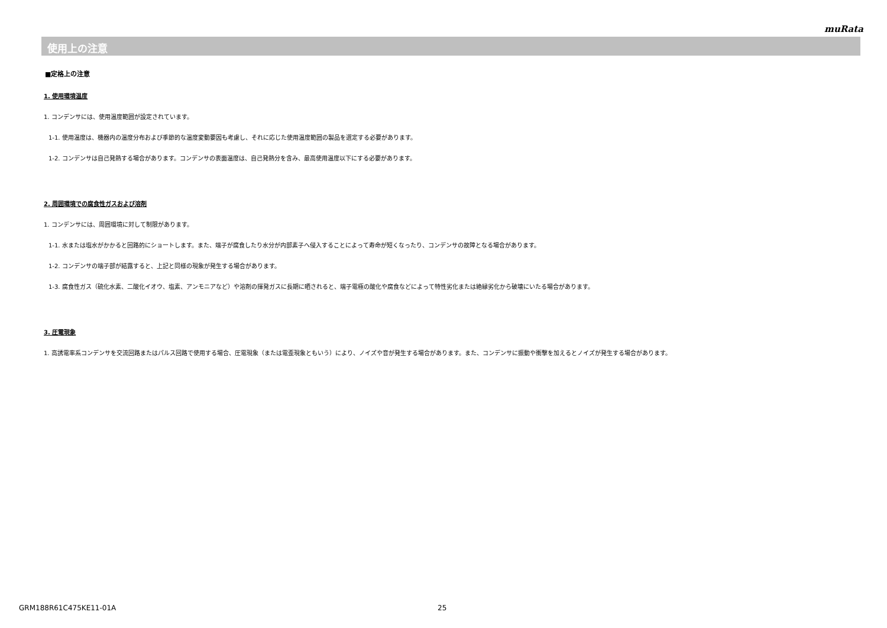muRata
使用上の注意
■定格上の注意
1. 使用環境温度
1. コンデンサには、使用温度範囲が設定されています。
1-1. 使用温度は、機器内の温度分布および季節的な温度変動要因も考慮し、それに応じた使用温度範囲の製品を選定する必要があります。
1-2. コンデンサは自己発熱する場合があります。コンデンサの表面温度は、自己発熱分を含み、最高使用温度以下にする必要があります。
2. 周囲環境での腐食性ガスおよび溶剤
1. コンデンサには、周囲環境に対して制限があります。
1-1. 水または塩水がかかると回路的にショートします。また、端子が腐食したり水分が内部素子へ侵入することによって寿命が短くなったり、コンデンサの故障となる場合があります。
1-2. コンデンサの端子部が結露すると、上記と同様の現象が発生する場合があります。
1-3. 腐食性ガス（硫化水素、二酸化イオウ、塩素、アンモニアなど）や溶剤の揮発ガスに長期に晒されると、端子電極の酸化や腐食などによって特性劣化または絶縁劣化から破壊にいたる場合があります。
3. 圧電現象
1. 高誘電率系コンデンサを交流回路またはパルス回路で使用する場合、圧電現象（または電歪現象ともいう）により、ノイズや音が発生する場合があります。また、コンデンサに振動や衝撃を加えるとノイズが発生する場合があります。
GRM188R61C475KE11-01A 25